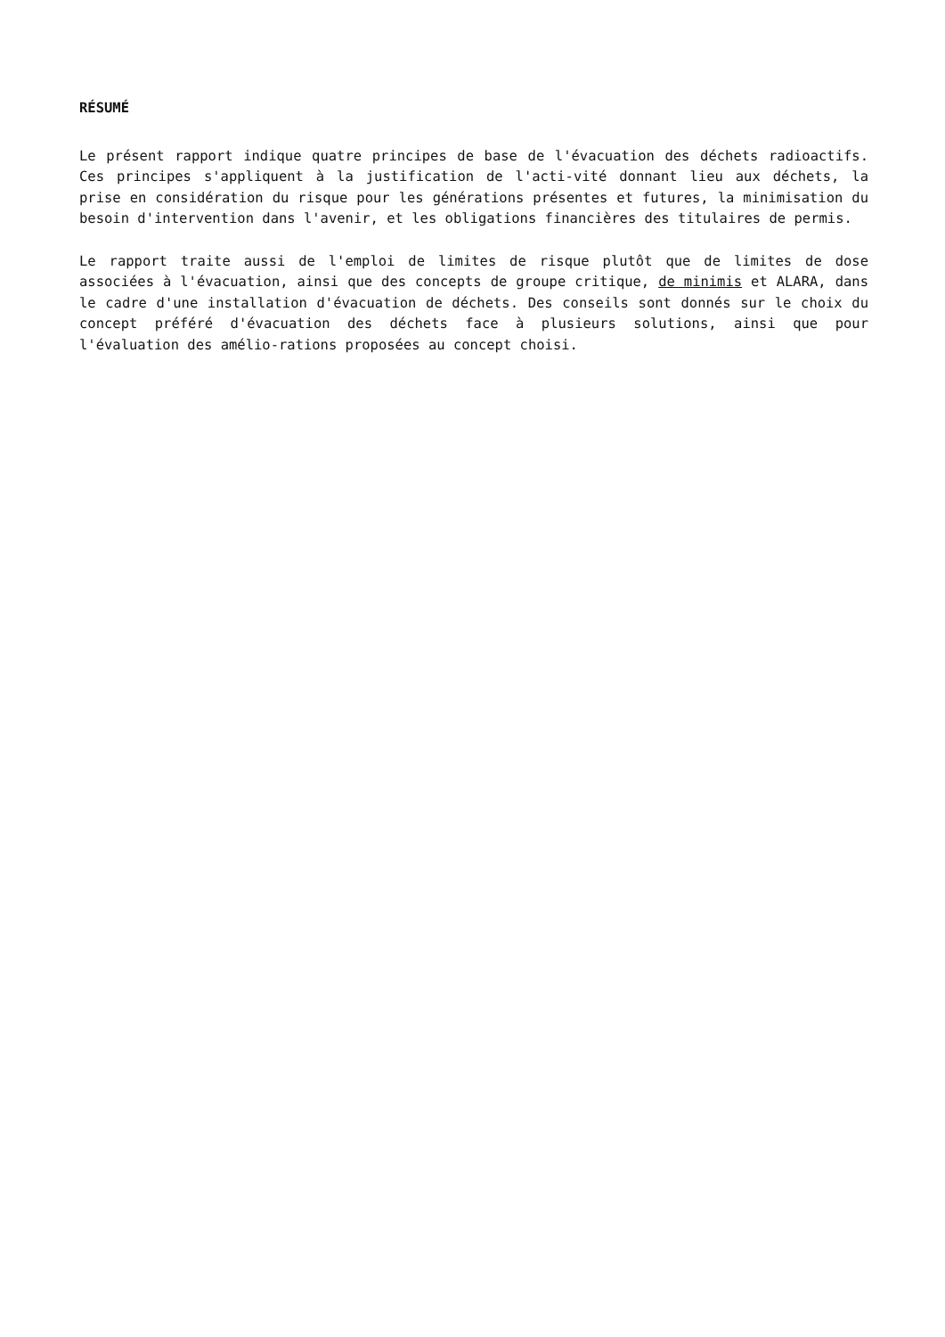RÉSUMÉ
Le présent rapport indique quatre principes de base de l'évacuation des déchets radioactifs. Ces principes s'appliquent à la justification de l'acti-vité donnant lieu aux déchets, la prise en considération du risque pour les générations présentes et futures, la minimisation du besoin d'intervention dans l'avenir, et les obligations financières des titulaires de permis.
Le rapport traite aussi de l'emploi de limites de risque plutôt que de limites de dose associées à l'évacuation, ainsi que des concepts de groupe critique, de minimis et ALARA, dans le cadre d'une installation d'évacuation de déchets. Des conseils sont donnés sur le choix du concept préféré d'évacuation des déchets face à plusieurs solutions, ainsi que pour l'évaluation des amélio-rations proposées au concept choisi.